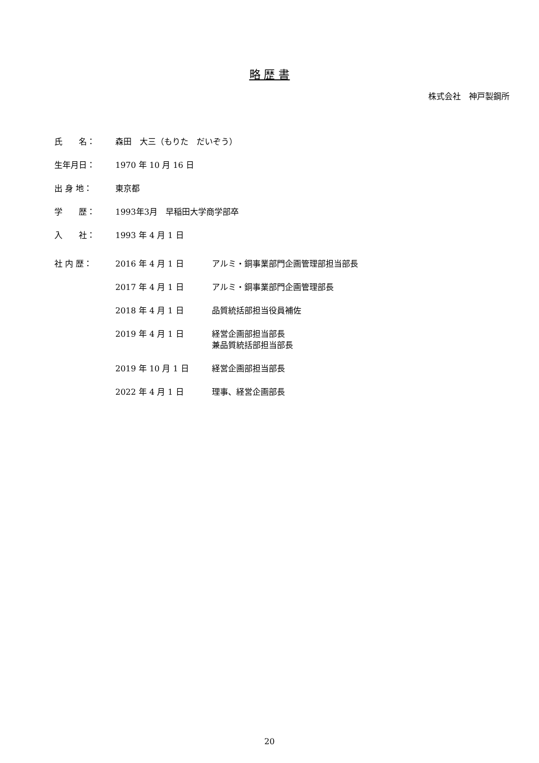略 歴 書
株式会社　神戸製鋼所
氏　　名： 森田　大三（もりた　だいぞう）
生年月日： 1970 年 10 月 16 日
出 身 地： 東京都
学　　歴： 1993年3月　早稲田大学商学部卒
入　　社： 1993 年 4 月 1 日
社 内 歴： 2016 年 4 月 1 日 アルミ・銅事業部門企画管理部担当部長
2017 年 4 月 1 日 アルミ・銅事業部門企画管理部長
2018 年 4 月 1 日 品質統括部担当役員補佐
2019 年 4 月 1 日 経営企画部担当部長
兼品質統括部担当部長
2019 年 10 月 1 日 経営企画部担当部長
2022 年 4 月 1 日 理事、経営企画部長
20